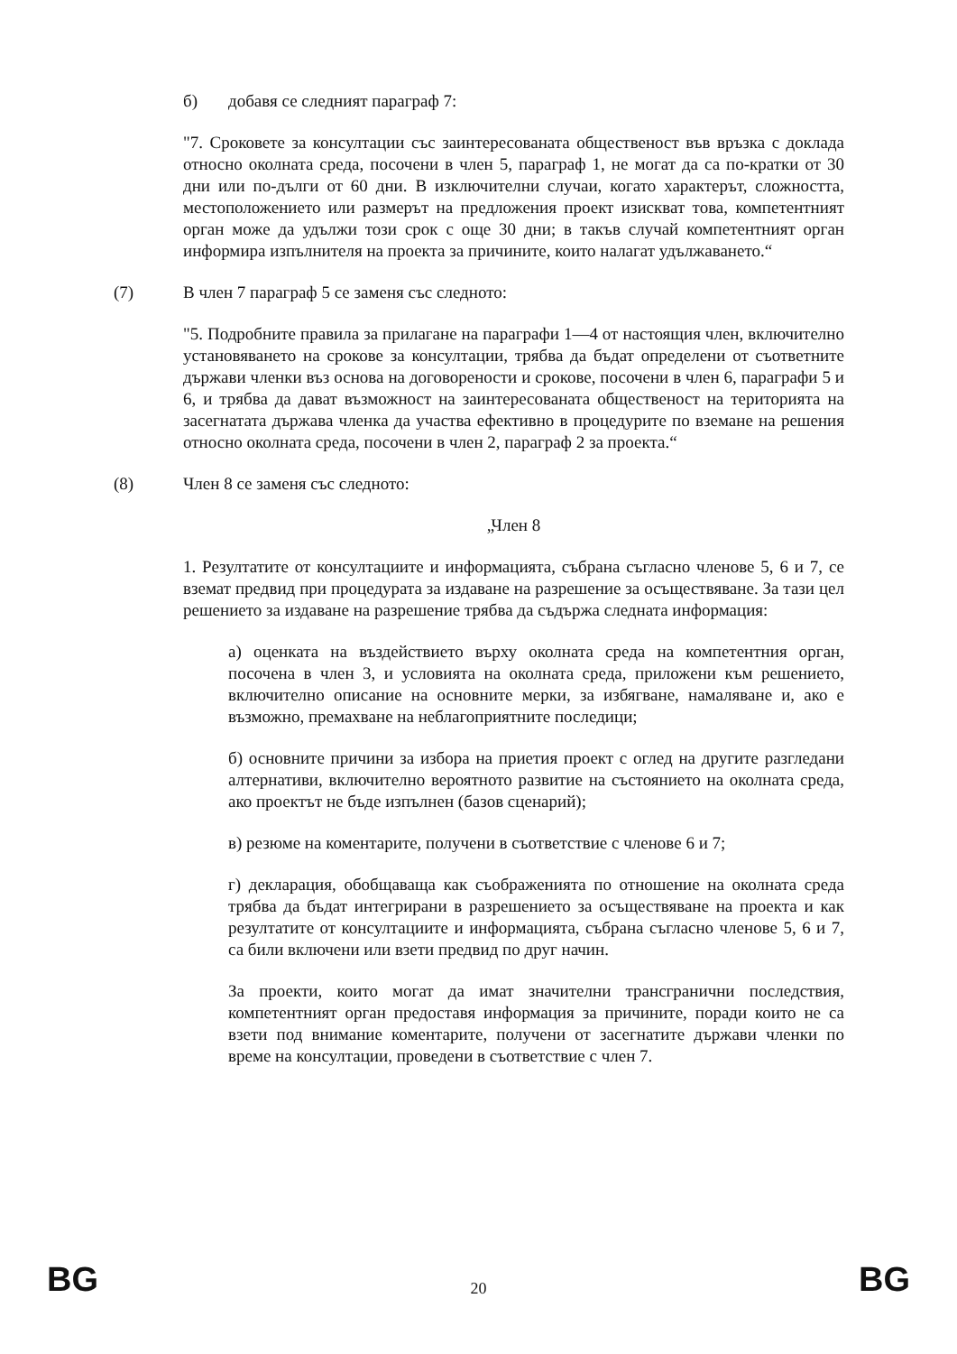б) добавя се следният параграф 7:
"7. Сроковете за консултации със заинтересованата общественост във връзка с доклада относно околната среда, посочени в член 5, параграф 1, не могат да са по-кратки от 30 дни или по-дълги от 60 дни. В изключителни случаи, когато характерът, сложността, местоположението или размерът на предложения проект изискват това, компетентният орган може да удължи този срок с още 30 дни; в такъв случай компетентният орган информира изпълнителя на проекта за причините, които налагат удължаването.“
(7) В член 7 параграф 5 се заменя със следното:
"5. Подробните правила за прилагане на параграфи 1—4 от настоящия член, включително установяването на срокове за консултации, трябва да бъдат определени от съответните държави членки въз основа на договорености и срокове, посочени в член 6, параграфи 5 и 6, и трябва да дават възможност на заинтересованата общественост на територията на засегнатата държава членка да участва ефективно в процедурите по вземане на решения относно околната среда, посочени в член 2, параграф 2 за проекта.“
(8) Член 8 се заменя със следното:
„Член 8
1. Резултатите от консултациите и информацията, събрана съгласно членове 5, 6 и 7, се вземат предвид при процедурата за издаване на разрешение за осъществяване. За тази цел решението за издаване на разрешение трябва да съдържа следната информация:
а) оценката на въздействието върху околната среда на компетентния орган, посочена в член 3, и условията на околната среда, приложени към решението, включително описание на основните мерки, за избягване, намаляване и, ако е възможно, премахване на неблагоприятните последици;
б) основните причини за избора на приетия проект с оглед на другите разгледани алтернативи, включително вероятното развитие на състоянието на околната среда, ако проектът не бъде изпълнен (базов сценарий);
в) резюме на коментарите, получени в съответствие с членове 6 и 7;
г) декларация, обобщаваща как съображенията по отношение на околната среда трябва да бъдат интегрирани в разрешението за осъществяване на проекта и как резултатите от консултациите и информацията, събрана съгласно членове 5, 6 и 7, са били включени или взети предвид по друг начин.
За проекти, които могат да имат значителни трансгранични последствия, компетентният орган предоставя информация за причините, поради които не са взети под внимание коментарите, получени от засегнатите държави членки по време на консултации, проведени в съответствие с член 7.
BG 20 BG